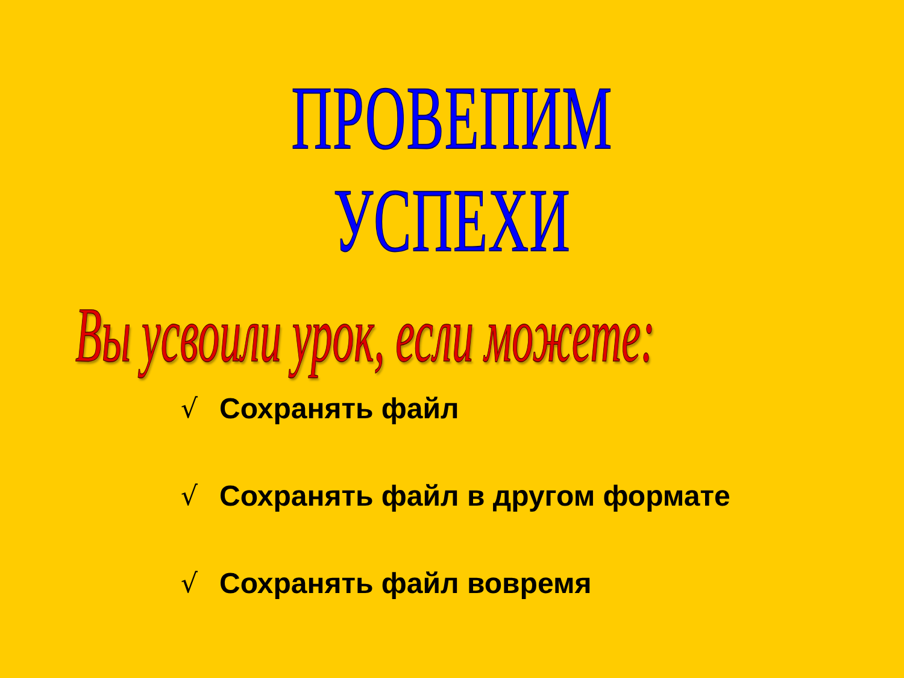ПРОВЕПИМ УСПЕХИ
Вы усвоили урок, если можете:
√ Сохранять файл
√ Сохранять файл в другом формате
√ Сохранять файл вовремя